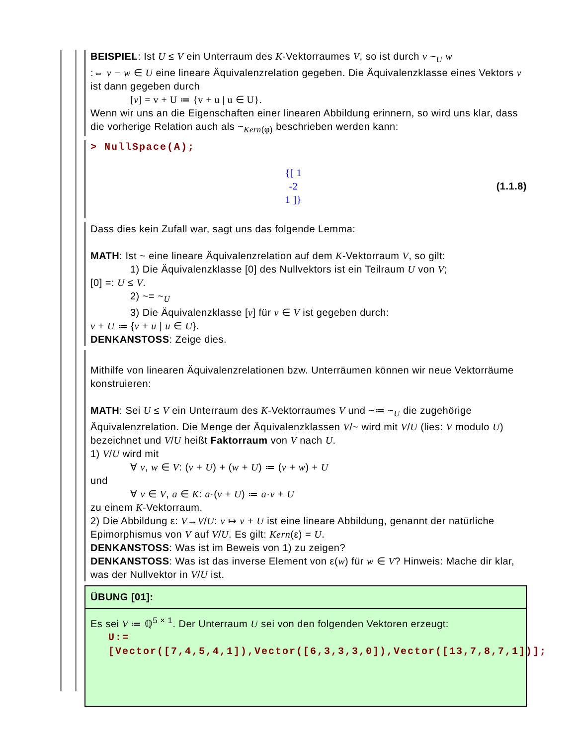BEISPIEL: Ist U ≤ V ein Unterraum des K-Vektorraumes V, so ist durch v ~<sub>U</sub> w
:⇔ v − w ∈ U eine lineare Äquivalenzrelation gegeben. Die Äquivalenzklasse eines Vektors v ist dann gegeben durch
[v] = v + U ≔ {v + u | u ∈ U}.
Wenn wir uns an die Eigenschaften einer linearen Abbildung erinnern, so wird uns klar, dass die vorherige Relation auch als ~<sub>Kern(φ)</sub> beschrieben werden kann:
> NullSpace(A);
{[ 1
-2
1 ]}
(1.1.8)
Dass dies kein Zufall war, sagt uns das folgende Lemma:
MATH: Ist ~ eine lineare Äquivalenzrelation auf dem K-Vektorraum V, so gilt:
1) Die Äquivalenzklasse [0] des Nullvektors ist ein Teilraum U von V;
[0] =: U ≤ V.
2) ~= ~<sub>U</sub>
3) Die Äquivalenzklasse [v] für v ∈ V ist gegeben durch:
v + U ≔ {v + u | u ∈ U}.
DENKANSTOSS: Zeige dies.
Mithilfe von linearen Äquivalenzrelationen bzw. Unterräumen können wir neue Vektorräume konstruieren:
MATH: Sei U ≤ V ein Unterraum des K-Vektorraumes V und ~≔ ~<sub>U</sub> die zugehörige Äquivalenzrelation. Die Menge der Äquivalenzklassen V/~ wird mit V/U (lies: V modulo U) bezeichnet und V/U heißt Faktorraum von V nach U.
1) V/U wird mit
∀ v, w ∈ V: (v + U) + (w + U) ≔ (v + w) + U
und
∀ v ∈ V, a ∈ K: a·(v + U) ≔ a·v + U
zu einem K-Vektorraum.
2) Die Abbildung ε: V→V/U: v ↦ v + U ist eine lineare Abbildung, genannt der natürliche Epimorphismus von V auf V/U. Es gilt: Kern(ε) = U.
DENKANSTOSS: Was ist im Beweis von 1) zu zeigen?
DENKANSTOSS: Was ist das inverse Element von ε(w) für w ∈ V? Hinweis: Mache dir klar, was der Nullvektor in V/U ist.
ÜBUNG [01]:
Es sei V ≔ ℚ<sup>5 × 1</sup>. Der Unterraum U sei von den folgenden Vektoren erzeugt:
U:=[Vector([7,4,5,4,1]),Vector([6,3,3,3,0]),Vector([13,7,8,7,1])];